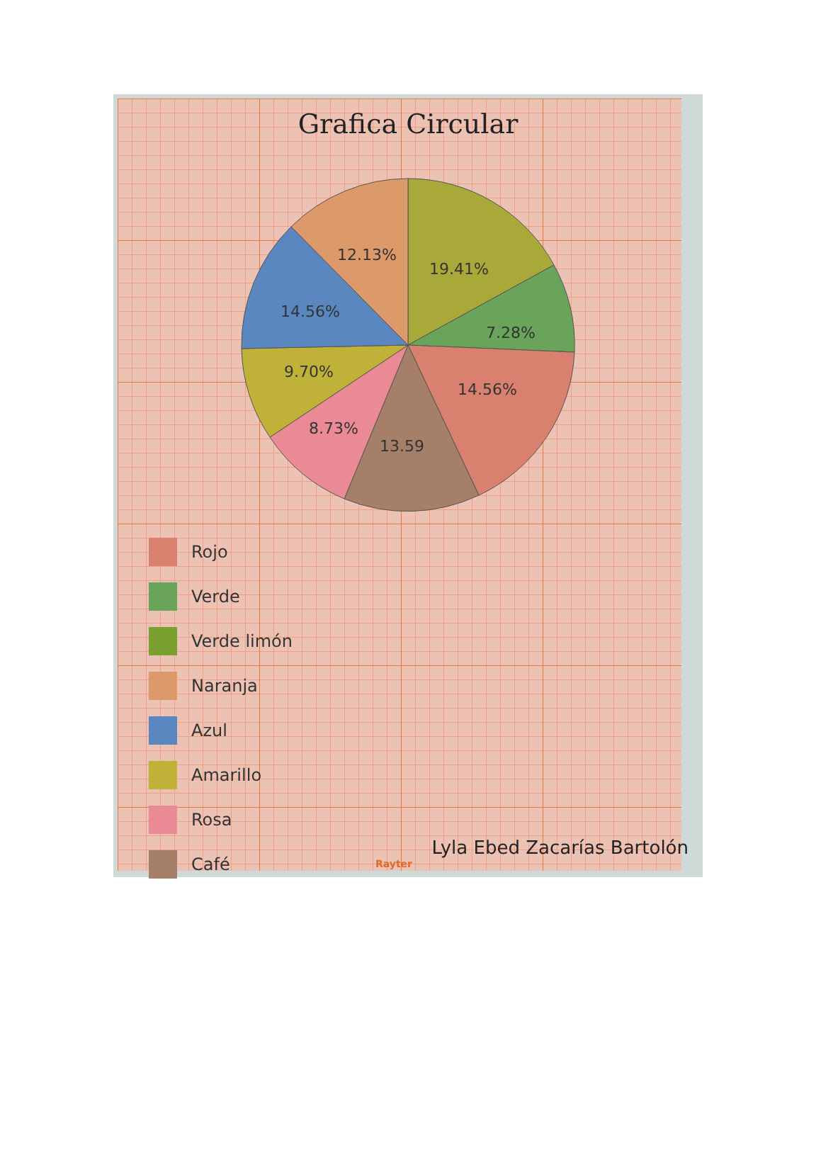Grafica Circular
19.41%
7.28%
14.56%
13.59
8.73%
9.70%
14.56%
12.13%
Rojo
Verde
Verde limón
Naranja
Azul
Amarillo
Rosa
Café
Lyla Ebed Zacarías Bartolón
Rayter